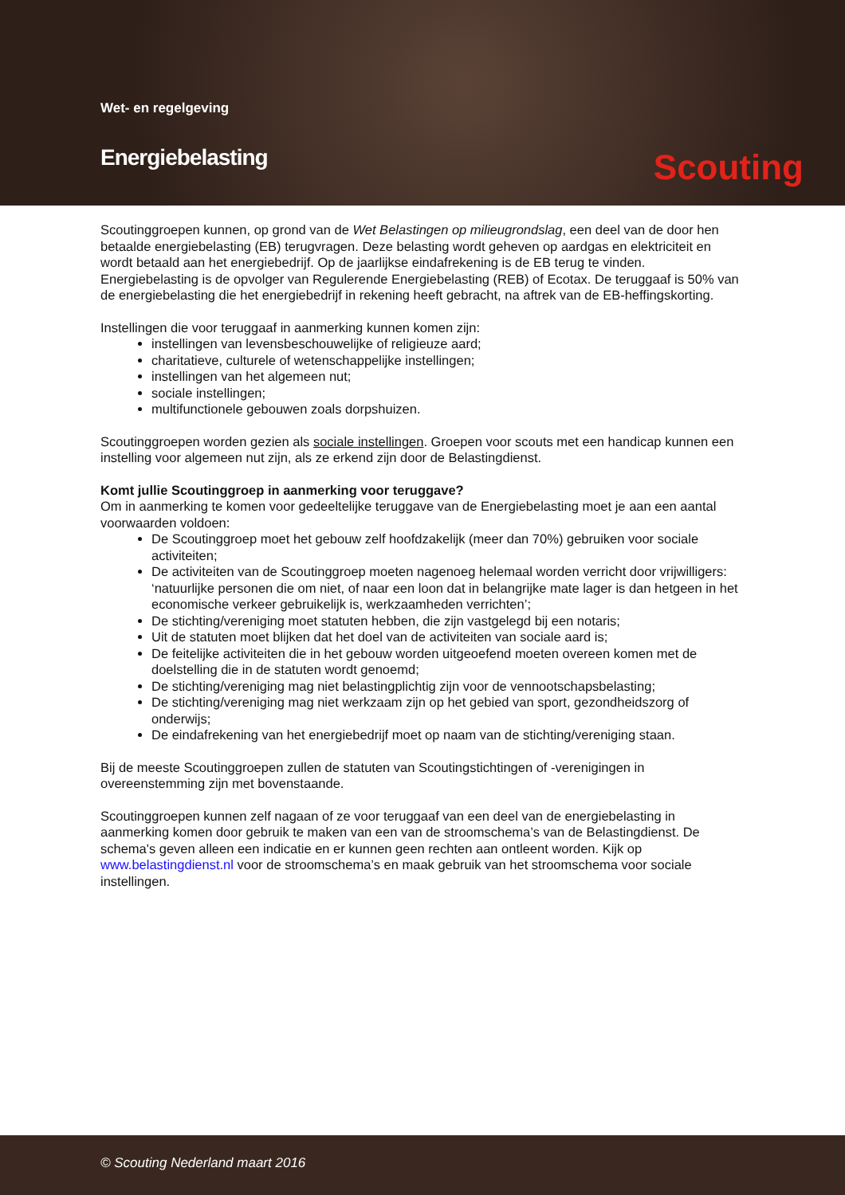Wet- en regelgeving
Energiebelasting Scouting
Scoutinggroepen kunnen, op grond van de Wet Belastingen op milieugrondslag, een deel van de door hen betaalde energiebelasting (EB) terugvragen. Deze belasting wordt geheven op aardgas en elektriciteit en wordt betaald aan het energiebedrijf. Op de jaarlijkse eindafrekening is de EB terug te vinden. Energiebelasting is de opvolger van Regulerende Energiebelasting (REB) of Ecotax. De teruggaaf is 50% van de energiebelasting die het energiebedrijf in rekening heeft gebracht, na aftrek van de EB-heffingskorting.
Instellingen die voor teruggaaf in aanmerking kunnen komen zijn:
instellingen van levensbeschouwelijke of religieuze aard;
charitatieve, culturele of wetenschappelijke instellingen;
instellingen van het algemeen nut;
sociale instellingen;
multifunctionele gebouwen zoals dorpshuizen.
Scoutinggroepen worden gezien als sociale instellingen. Groepen voor scouts met een handicap kunnen een instelling voor algemeen nut zijn, als ze erkend zijn door de Belastingdienst.
Komt jullie Scoutinggroep in aanmerking voor teruggave?
Om in aanmerking te komen voor gedeeltelijke teruggave van de Energiebelasting moet je aan een aantal voorwaarden voldoen:
De Scoutinggroep moet het gebouw zelf hoofdzakelijk (meer dan 70%) gebruiken voor sociale activiteiten;
De activiteiten van de Scoutinggroep moeten nagenoeg helemaal worden verricht door vrijwilligers: ‘natuurlijke personen die om niet, of naar een loon dat in belangrijke mate lager is dan hetgeen in het economische verkeer gebruikelijk is, werkzaamheden verrichten’;
De stichting/vereniging moet statuten hebben, die zijn vastgelegd bij een notaris;
Uit de statuten moet blijken dat het doel van de activiteiten van sociale aard is;
De feitelijke activiteiten die in het gebouw worden uitgeoefend moeten overeen komen met de doelstelling die in de statuten wordt genoemd;
De stichting/vereniging mag niet belastingplichtig zijn voor de vennootschapsbelasting;
De stichting/vereniging mag niet werkzaam zijn op het gebied van sport, gezondheidszorg of onderwijs;
De eindafrekening van het energiebedrijf moet op naam van de stichting/vereniging staan.
Bij de meeste Scoutinggroepen zullen de statuten van Scoutingstichtingen of -verenigingen in overeenstemming zijn met bovenstaande.
Scoutinggroepen kunnen zelf nagaan of ze voor teruggaaf van een deel van de energiebelasting in aanmerking komen door gebruik te maken van een van de stroomschema’s van de Belastingdienst. De schema's geven alleen een indicatie en er kunnen geen rechten aan ontleent worden. Kijk op www.belastingdienst.nl voor de stroomschema’s en maak gebruik van het stroomschema voor sociale instellingen.
© Scouting Nederland maart 2016